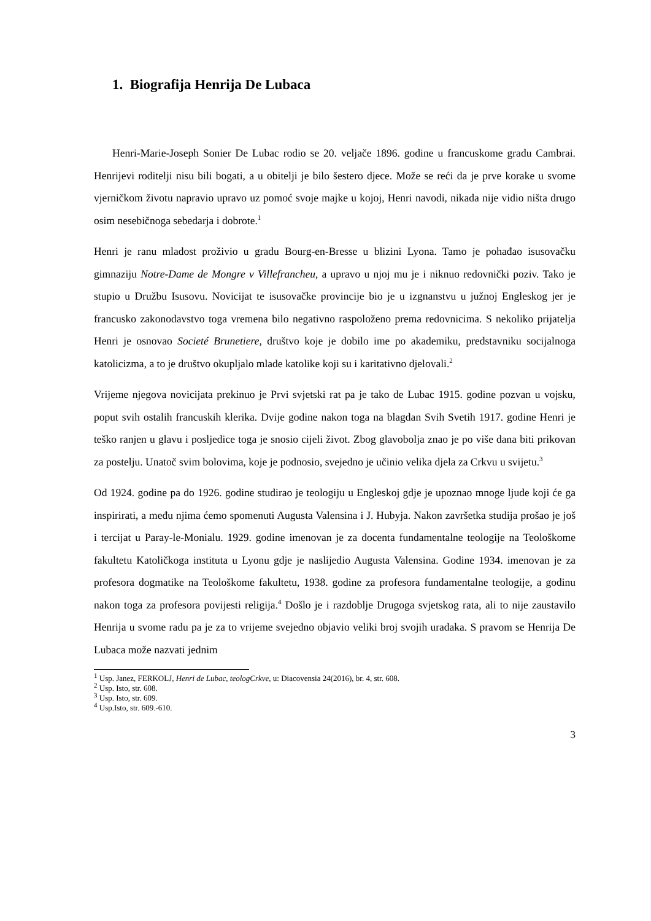1. Biografija Henrija De Lubaca
Henri-Marie-Joseph Sonier De Lubac rodio se 20. veljače 1896. godine u francuskome gradu Cambrai. Henrijevi roditelji nisu bili bogati, a u obitelji je bilo šestero djece. Može se reći da je prve korake u svome vjerničkom životu napravio upravo uz pomoć svoje majke u kojoj, Henri navodi, nikada nije vidio ništa drugo osim nesebičnoga sebedarja i dobrote.<sup>1</sup>
Henri je ranu mladost proživio u gradu Bourg-en-Bresse u blizini Lyona. Tamo je pohađao isusovačku gimnaziju Notre-Dame de Mongre v Villefrancheu, a upravo u njoj mu je i niknuo redovnički poziv. Tako je stupio u Družbu Isusovu. Novicijat te isusovačke provincije bio je u izgnanstvu u južnoj Engleskog jer je francusko zakonodavstvo toga vremena bilo negativno raspoloženo prema redovnicima. S nekoliko prijatelja Henri je osnovao Societé Brunetiere, društvo koje je dobilo ime po akademiku, predstavniku socijalnoga katolicizma, a to je društvo okupljalo mlade katolike koji su i karitativno djelovali.<sup>2</sup>
Vrijeme njegova novicijata prekinuo je Prvi svjetski rat pa je tako de Lubac 1915. godine pozvan u vojsku, poput svih ostalih francuskih klerika. Dvije godine nakon toga na blagdan Svih Svetih 1917. godine Henri je teško ranjen u glavu i posljedice toga je snosio cijeli život. Zbog glavobolja znao je po više dana biti prikovan za postelju. Unatoč svim bolovima, koje je podnosio, svejedno je učinio velika djela za Crkvu u svijetu.<sup>3</sup>
Od 1924. godine pa do 1926. godine studirao je teologiju u Engleskoj gdje je upoznao mnoge ljude koji će ga inspirirati, a među njima ćemo spomenuti Augusta Valensina i J. Hubyja. Nakon završetka studija prošao je još i tercijat u Paray-le-Monialu. 1929. godine imenovan je za docenta fundamentalne teologije na Teološkome fakultetu Katoličkoga instituta u Lyonu gdje je naslijedio Augusta Valensina. Godine 1934. imenovan je za profesora dogmatike na Teološkome fakultetu, 1938. godine za profesora fundamentalne teologije, a godinu nakon toga za profesora povijesti religija.<sup>4</sup> Došlo je i razdoblje Drugoga svjetskog rata, ali to nije zaustavilo Henrija u svome radu pa je za to vrijeme svejedno objavio veliki broj svojih uradaka. S pravom se Henrija De Lubaca može nazvati jednim
<sup>1</sup> Usp. Janez, FERKOLJ, Henri de Lubac, teologCrkve, u: Diacovensia 24(2016), br. 4, str. 608.
<sup>2</sup> Usp. Isto, str. 608.
<sup>3</sup> Usp. Isto, str. 609.
<sup>4</sup> Usp.Isto, str. 609.-610.
3